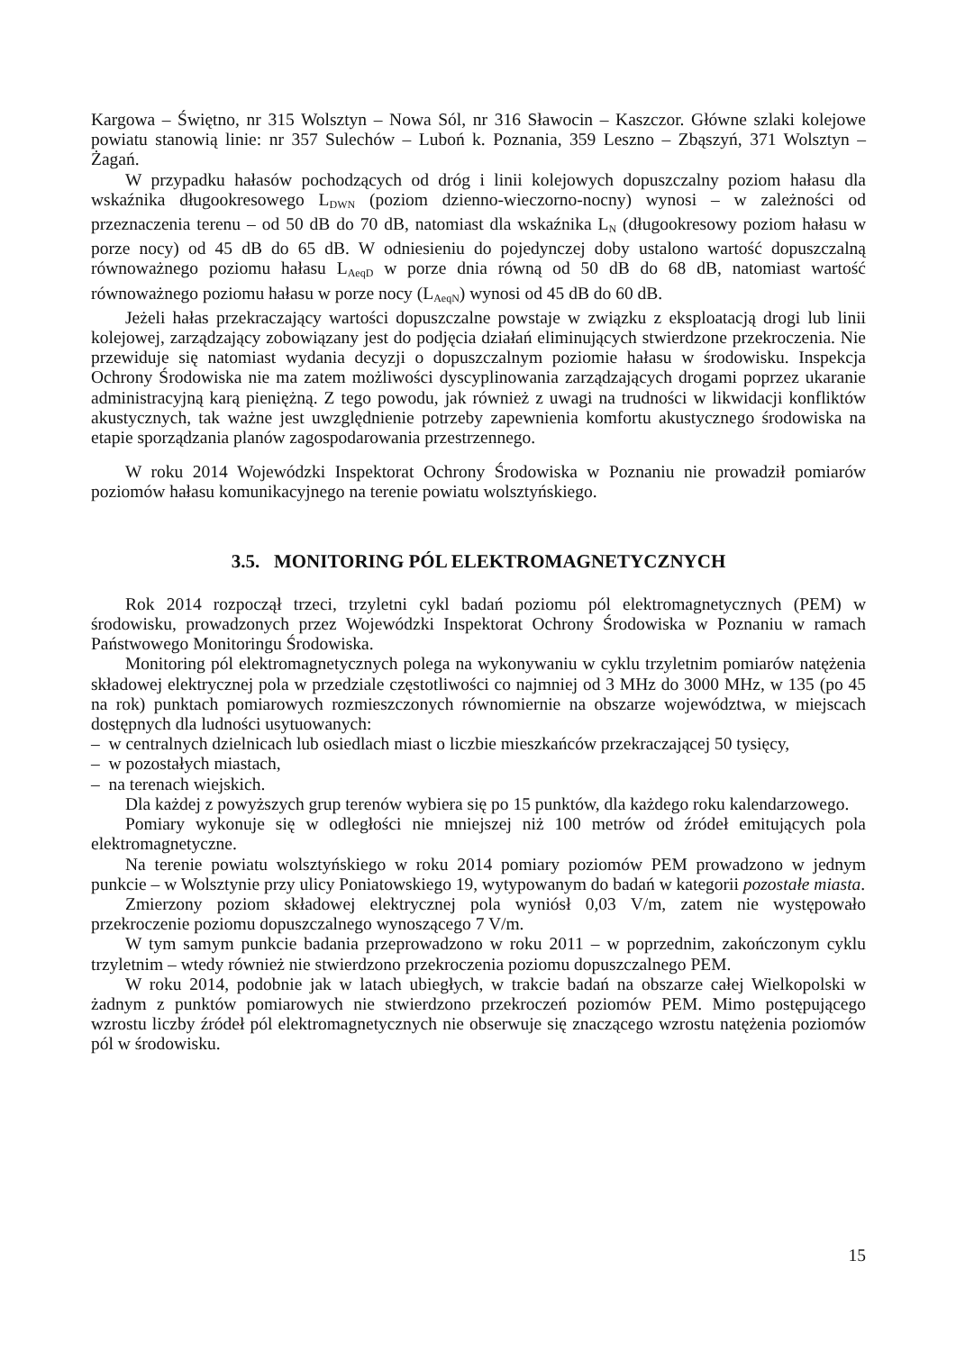Kargowa – Świętno, nr 315 Wolsztyn – Nowa Sól, nr 316 Sławocin – Kaszczor. Główne szlaki kolejowe powiatu stanowią linie: nr 357 Sulechów – Luboń k. Poznania, 359 Leszno – Zbąszyń, 371 Wolsztyn – Żagań.
W przypadku hałasów pochodzących od dróg i linii kolejowych dopuszczalny poziom hałasu dla wskaźnika długookresowego L<sub>DWN</sub> (poziom dzienno-wieczorno-nocny) wynosi – w zależności od przeznaczenia terenu – od 50 dB do 70 dB, natomiast dla wskaźnika L<sub>N</sub> (długookresowy poziom hałasu w porze nocy) od 45 dB do 65 dB. W odniesieniu do pojedynczej doby ustalono wartość dopuszczalną równoważnego poziomu hałasu L<sub>AeqD</sub> w porze dnia równą od 50 dB do 68 dB, natomiast wartość równoważnego poziomu hałasu w porze nocy (L<sub>AeqN</sub>) wynosi od 45 dB do 60 dB.
Jeżeli hałas przekraczający wartości dopuszczalne powstaje w związku z eksploatacją drogi lub linii kolejowej, zarządzający zobowiązany jest do podjęcia działań eliminujących stwierdzone przekroczenia. Nie przewiduje się natomiast wydania decyzji o dopuszczalnym poziomie hałasu w środowisku. Inspekcja Ochrony Środowiska nie ma zatem możliwości dyscyplinowania zarządzających drogami poprzez ukaranie administracyjną karą pieniężną. Z tego powodu, jak również z uwagi na trudności w likwidacji konfliktów akustycznych, tak ważne jest uwzględnienie potrzeby zapewnienia komfortu akustycznego środowiska na etapie sporządzania planów zagospodarowania przestrzennego.
W roku 2014 Wojewódzki Inspektorat Ochrony Środowiska w Poznaniu nie prowadził pomiarów poziomów hałasu komunikacyjnego na terenie powiatu wolsztyńskiego.
3.5. MONITORING PÓL ELEKTROMAGNETYCZNYCH
Rok 2014 rozpoczął trzeci, trzyletni cykl badań poziomu pól elektromagnetycznych (PEM) w środowisku, prowadzonych przez Wojewódzki Inspektorat Ochrony Środowiska w Poznaniu w ramach Państwowego Monitoringu Środowiska.
Monitoring pól elektromagnetycznych polega na wykonywaniu w cyklu trzyletnim pomiarów natężenia składowej elektrycznej pola w przedziale częstotliwości co najmniej od 3 MHz do 3000 MHz, w 135 (po 45 na rok) punktach pomiarowych rozmieszczonych równomiernie na obszarze województwa, w miejscach dostępnych dla ludności usytuowanych:
– w centralnych dzielnicach lub osiedlach miast o liczbie mieszkańców przekraczającej 50 tysięcy,
– w pozostałych miastach,
– na terenach wiejskich.
Dla każdej z powyższych grup terenów wybiera się po 15 punktów, dla każdego roku kalendarzowego.
Pomiary wykonuje się w odległości nie mniejszej niż 100 metrów od źródeł emitujących pola elektromagnetyczne.
Na terenie powiatu wolsztyńskiego w roku 2014 pomiary poziomów PEM prowadzono w jednym punkcie – w Wolsztynie przy ulicy Poniatowskiego 19, wytypowanym do badań w kategorii pozostałe miasta.
Zmierzony poziom składowej elektrycznej pola wyniósł 0,03 V/m, zatem nie występowało przekroczenie poziomu dopuszczalnego wynoszącego 7 V/m.
W tym samym punkcie badania przeprowadzono w roku 2011 – w poprzednim, zakończonym cyklu trzyletnim – wtedy również nie stwierdzono przekroczenia poziomu dopuszczalnego PEM.
W roku 2014, podobnie jak w latach ubiegłych, w trakcie badań na obszarze całej Wielkopolski w żadnym z punktów pomiarowych nie stwierdzono przekroczeń poziomów PEM. Mimo postępującego wzrostu liczby źródeł pól elektromagnetycznych nie obserwuje się znaczącego wzrostu natężenia poziomów pól w środowisku.
15